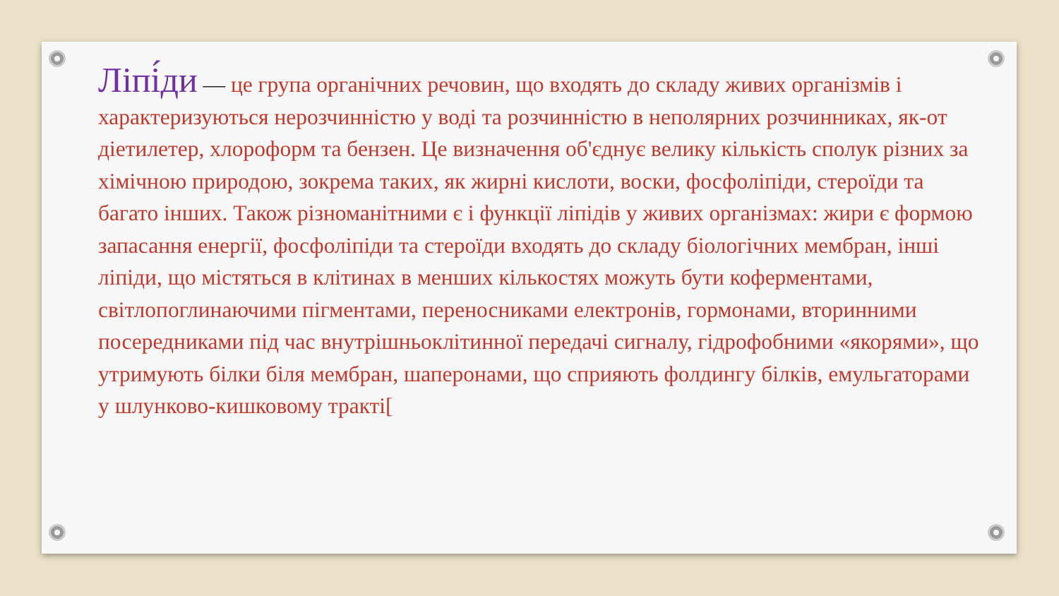Ліпі́ди — це група органічних речовин, що входять до складу живих організмів і характеризуються нерозчинністю у воді та розчинністю в неполярних розчинниках, як-от діетилетер, хлороформ та бензен. Це визначення об'єднує велику кількість сполук різних за хімічною природою, зокрема таких, як жирні кислоти, воски, фосфоліпіди, стероїди та багато інших. Також різноманітними є і функції ліпідів у живих організмах: жири є формою запасання енергії, фосфоліпіди та стероїди входять до складу біологічних мембран, інші ліпіди, що містяться в клітинах в менших кількостях можуть бути коферментами, світлопоглинаючими пігментами, переносниками електронів, гормонами, вторинними посередниками під час внутрішньоклітинної передачі сигналу, гідрофобними «якорями», що утримують білки біля мембран, шаперонами, що сприяють фолдингу білків, емульгаторами у шлунково-кишковому тракті[